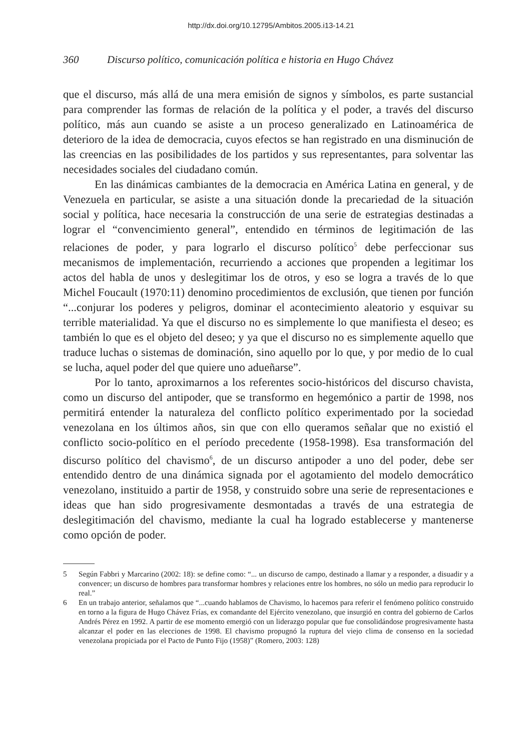http://dx.doi.org/10.12795/Ambitos.2005.i13-14.21
360 Discurso político, comunicación política e historia en Hugo Chávez
que el discurso, más allá de una mera emisión de signos y símbolos, es parte sustancial para comprender las formas de relación de la política y el poder, a través del discurso político, más aun cuando se asiste a un proceso generalizado en Latinoamérica de deterioro de la idea de democracia, cuyos efectos se han registrado en una disminución de las creencias en las posibilidades de los partidos y sus representantes, para solventar las necesidades sociales del ciudadano común.
En las dinámicas cambiantes de la democracia en América Latina en general, y de Venezuela en particular, se asiste a una situación donde la precariedad de la situación social y política, hace necesaria la construcción de una serie de estrategias destinadas a lograr el “convencimiento general”, entendido en términos de legitimación de las relaciones de poder, y para lograrlo el discurso político<sup>5</sup> debe perfeccionar sus mecanismos de implementación, recurriendo a acciones que propenden a legitimar los actos del habla de unos y deslegitimar los de otros, y eso se logra a través de lo que Michel Foucault (1970:11) denomino procedimientos de exclusión, que tienen por función “...conjurar los poderes y peligros, dominar el acontecimiento aleatorio y esquivar su terrible materialidad. Ya que el discurso no es simplemente lo que manifiesta el deseo; es también lo que es el objeto del deseo; y ya que el discurso no es simplemente aquello que traduce luchas o sistemas de dominación, sino aquello por lo que, y por medio de lo cual se lucha, aquel poder del que quiere uno adueñarse”.
Por lo tanto, aproximarnos a los referentes socio-históricos del discurso chavista, como un discurso del antipoder, que se transformo en hegemónico a partir de 1998, nos permitirá entender la naturaleza del conflicto político experimentado por la sociedad venezolana en los últimos años, sin que con ello queramos señalar que no existió el conflicto socio-político en el período precedente (1958-1998). Esa transformación del discurso político del chavismo<sup>6</sup>, de un discurso antipoder a uno del poder, debe ser entendido dentro de una dinámica signada por el agotamiento del modelo democrático venezolano, instituido a partir de 1958, y construido sobre una serie de representaciones e ideas que han sido progresivamente desmontadas a través de una estrategia de deslegitimación del chavismo, mediante la cual ha logrado establecerse y mantenerse como opción de poder.
5 Según Fabbri y Marcarino (2002: 18): se define como: “... un discurso de campo, destinado a llamar y a responder, a disuadir y a convencer; un discurso de hombres para transformar hombres y relaciones entre los hombres, no sólo un medio para reproducir lo real.”
6 En un trabajo anterior, señalamos que “...cuando hablamos de Chavismo, lo hacemos para referir el fenómeno político construido en torno a la figura de Hugo Chávez Frías, ex comandante del Ejército venezolano, que insurgió en contra del gobierno de Carlos Andrés Pérez en 1992. A partir de ese momento emergió con un liderazgo popular que fue consolidándose progresivamente hasta alcanzar el poder en las elecciones de 1998. El chavismo propugnó la ruptura del viejo clima de consenso en la sociedad venezolana propiciada por el Pacto de Punto Fijo (1958)” (Romero, 2003: 128)